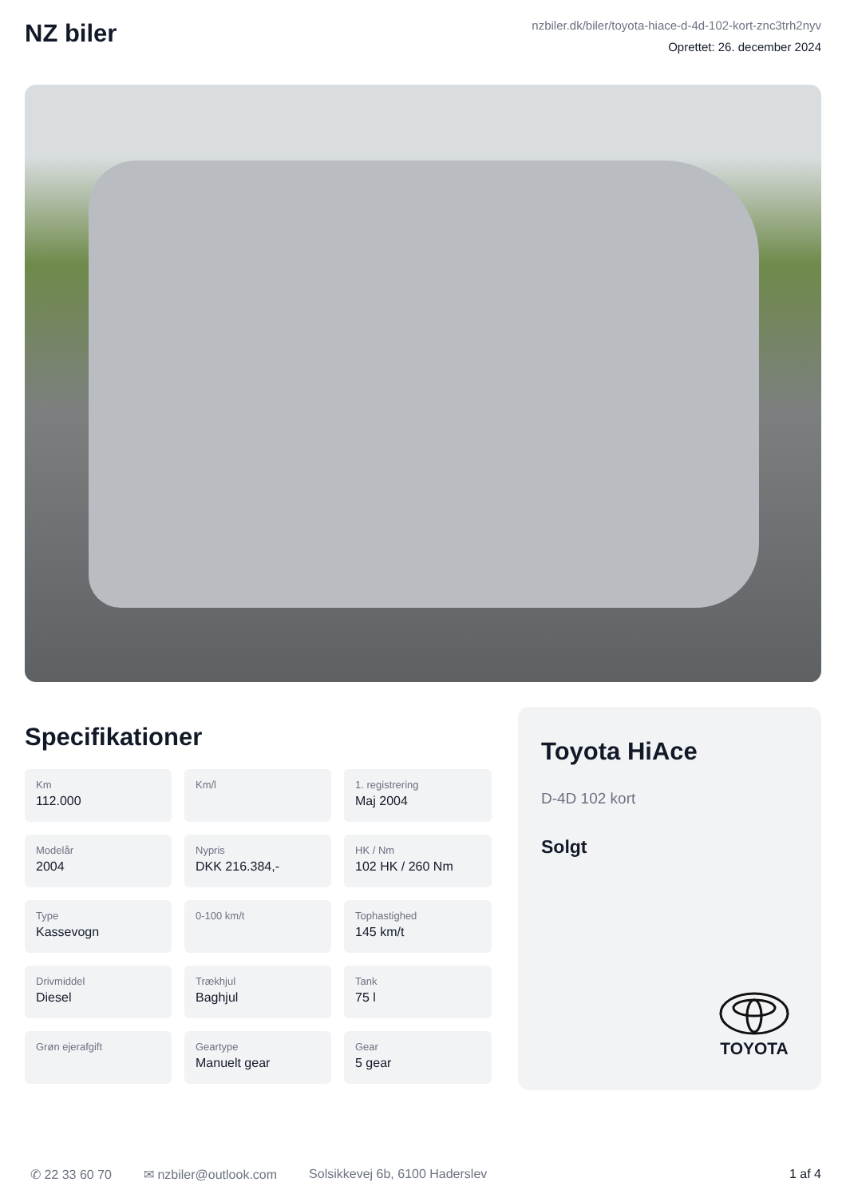NZ biler
nzbiler.dk/biler/toyota-hiace-d-4d-102-kort-znc3trh2nyv
Oprettet: 26. december 2024
Specifikationer
Km
112.000
Km/l
1. registrering
Maj 2004
Modelår
2004
Nypris
DKK 216.384,-
HK / Nm
102 HK / 260 Nm
Type
Kassevogn
0-100 km/t
Tophastighed
145 km/t
Drivmiddel
Diesel
Trækhjul
Baghjul
Tank
75 l
Grøn ejerafgift
Geartype
Manuelt gear
Gear
5 gear
Toyota HiAce
D-4D 102 kort
Solgt
TOYOTA
✆ 22 33 60 70 ✉ nzbiler@outlook.com Solsikkevej 6b, 6100 Haderslev 1 af 4